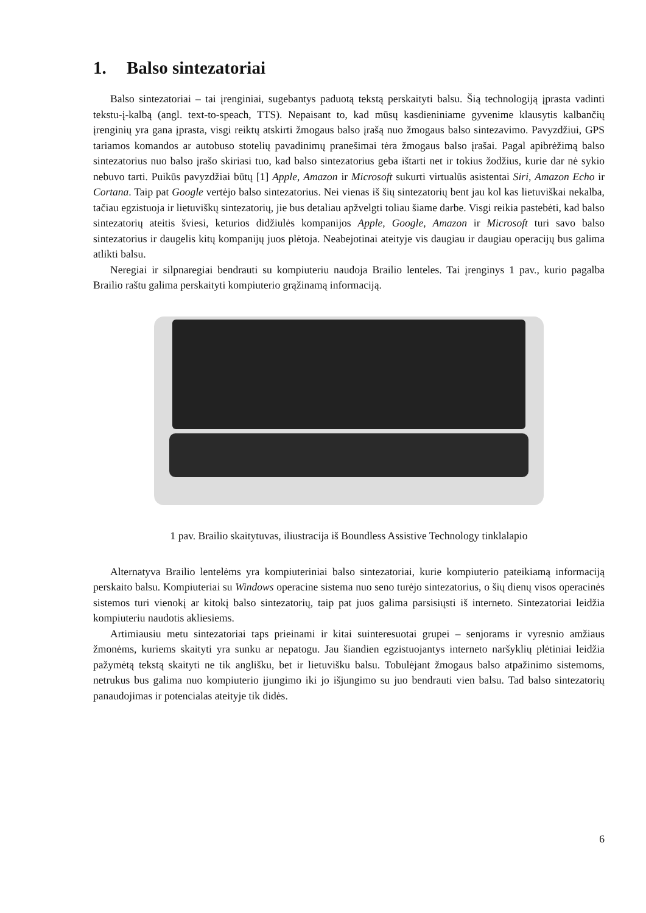1. Balso sintezatoriai
Balso sintezatoriai – tai įrenginiai, sugebantys paduotą tekstą perskaityti balsu. Šią technologiją įprasta vadinti tekstu-į-kalbą (angl. text-to-speach, TTS). Nepaisant to, kad mūsų kasdieniniame gyvenime klausytis kalbančių įrenginių yra gana įprasta, visgi reiktų atskirti žmogaus balso įrašą nuo žmogaus balso sintezavimo. Pavyzdžiui, GPS tariamos komandos ar autobuso stotelių pavadinimų pranešimai tėra žmogaus balso įrašai. Pagal apibrėžimą balso sintezatorius nuo balso įrašo skiriasi tuo, kad balso sintezatorius geba ištarti net ir tokius žodžius, kurie dar nė sykio nebuvo tarti. Puikūs pavyzdžiai būtų [1] Apple, Amazon ir Microsoft sukurti virtualūs asistentai Siri, Amazon Echo ir Cortana. Taip pat Google vertėjo balso sintezatorius. Nei vienas iš šių sintezatorių bent jau kol kas lietuviškai nekalba, tačiau egzistuoja ir lietuviškų sintezatorių, jie bus detaliau apžvelgti toliau šiame darbe. Visgi reikia pastebėti, kad balso sintezatorių ateitis šviesi, keturios didžiulės kompanijos Apple, Google, Amazon ir Microsoft turi savo balso sintezatorius ir daugelis kitų kompanijų juos plėtoja. Neabejotinai ateityje vis daugiau ir daugiau operacijų bus galima atlikti balsu.
Neregiai ir silpnaregiai bendrauti su kompiuteriu naudoja Brailio lenteles. Tai įrenginys 1 pav., kurio pagalba Brailio raštu galima perskaityti kompiuterio grąžinamą informaciją.
1 pav. Brailio skaitytuvas, iliustracija iš Boundless Assistive Technology tinklalapio
Alternatyva Brailio lentelėms yra kompiuteriniai balso sintezatoriai, kurie kompiuterio pateikiamą informaciją perskaito balsu. Kompiuteriai su Windows operacine sistema nuo seno turėjo sintezatorius, o šių dienų visos operacinės sistemos turi vienokį ar kitokį balso sintezatorių, taip pat juos galima parsisiųsti iš interneto. Sintezatoriai leidžia kompiuteriu naudotis akliesiems.
Artimiausiu metu sintezatoriai taps prieinami ir kitai suinteresuotai grupei – senjorams ir vyresnio amžiaus žmonėms, kuriems skaityti yra sunku ar nepatogu. Jau šiandien egzistuojantys interneto naršyklių plėtiniai leidžia pažymėtą tekstą skaityti ne tik anglišku, bet ir lietuvišku balsu. Tobulėjant žmogaus balso atpažinimo sistemoms, netrukus bus galima nuo kompiuterio įjungimo iki jo išjungimo su juo bendrauti vien balsu. Tad balso sintezatorių panaudojimas ir potencialas ateityje tik didės.
6